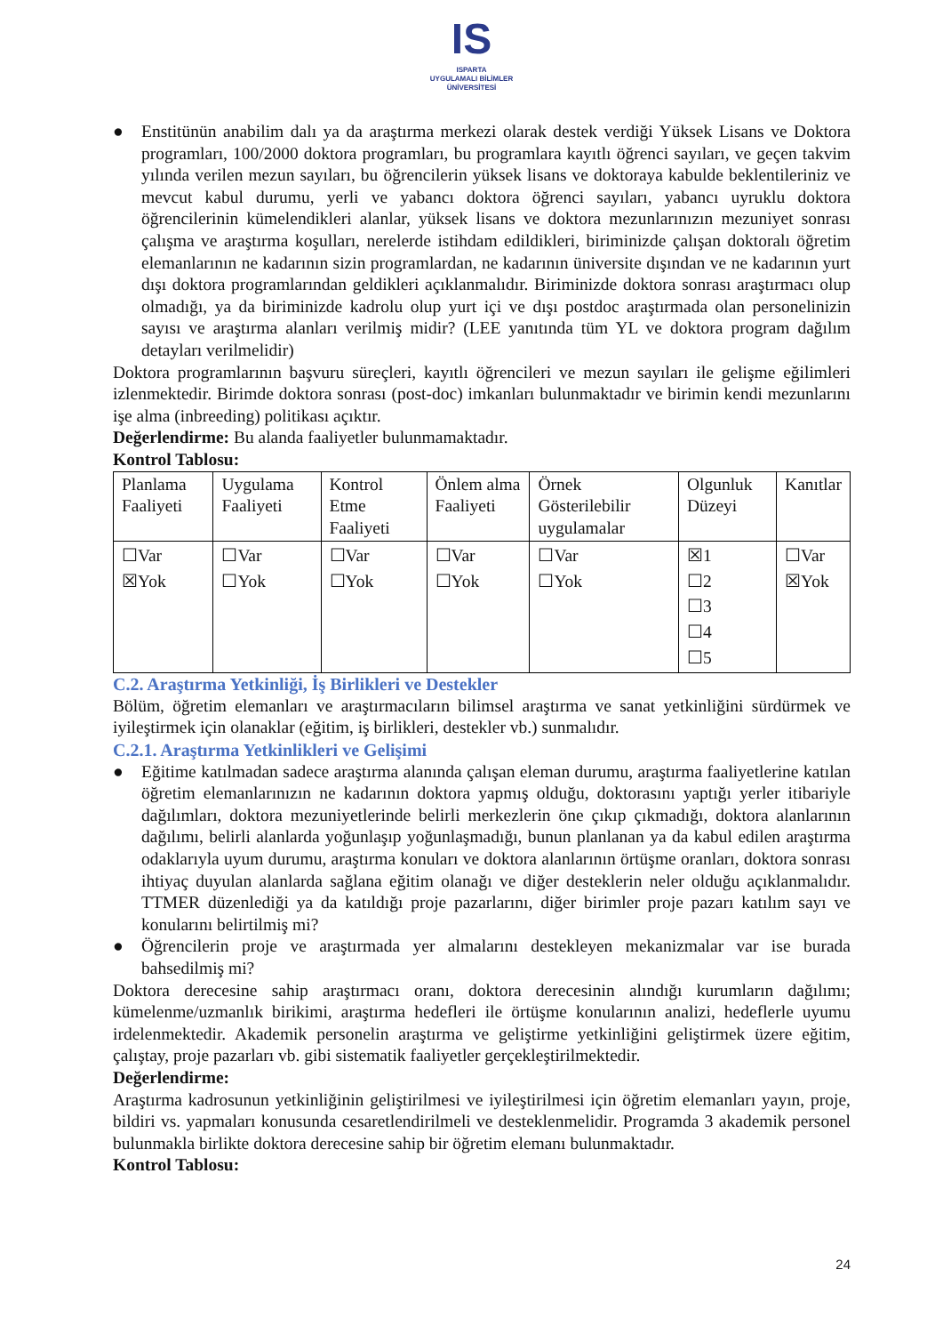IS
ISPARTA
UYGULAMALI BİLİMLER
ÜNİVERSİTESİ
● Enstitünün anabilim dalı ya da araştırma merkezi olarak destek verdiği Yüksek Lisans ve Doktora programları, 100/2000 doktora programları, bu programlara kayıtlı öğrenci sayıları, ve geçen takvim yılında verilen mezun sayıları, bu öğrencilerin yüksek lisans ve doktoraya kabulde beklentileriniz ve mevcut kabul durumu, yerli ve yabancı doktora öğrenci sayıları, yabancı uyruklu doktora öğrencilerinin kümelendikleri alanlar, yüksek lisans ve doktora mezunlarınızın mezuniyet sonrası çalışma ve araştırma koşulları, nerelerde istihdam edildikleri, biriminizde çalışan doktoralı öğretim elemanlarının ne kadarının sizin programlardan, ne kadarının üniversite dışından ve ne kadarının yurt dışı doktora programlarından geldikleri açıklanmalıdır. Biriminizde doktora sonrası araştırmacı olup olmadığı, ya da biriminizde kadrolu olup yurt içi ve dışı postdoc araştırmada olan personelinizin sayısı ve araştırma alanları verilmiş midir? (LEE yanıtında tüm YL ve doktora program dağılım detayları verilmelidir)
Doktora programlarının başvuru süreçleri, kayıtlı öğrencileri ve mezun sayıları ile gelişme eğilimleri izlenmektedir. Birimde doktora sonrası (post-doc) imkanları bulunmaktadır ve birimin kendi mezunlarını işe alma (inbreeding) politikası açıktır.
Değerlendirme: Bu alanda faaliyetler bulunmamaktadır.
Kontrol Tablosu:
| Planlama Faaliyeti | Uygulama Faaliyeti | Kontrol Etme Faaliyeti | Önlem alma Faaliyeti | Örnek Gösterilebilir uygulamalar | Olgunluk Düzeyi | Kanıtlar |
| ☐Var ☒Yok | ☐Var ☐Yok | ☐Var ☐Yok | ☐Var ☐Yok | ☐Var ☐Yok | ☒1 ☐2 ☐3 ☐4 ☐5 | ☐Var ☒Yok |
C.2. Araştırma Yetkinliği, İş Birlikleri ve Destekler
Bölüm, öğretim elemanları ve araştırmacıların bilimsel araştırma ve sanat yetkinliğini sürdürmek ve iyileştirmek için olanaklar (eğitim, iş birlikleri, destekler vb.) sunmalıdır.
C.2.1. Araştırma Yetkinlikleri ve Gelişimi
● Eğitime katılmadan sadece araştırma alanında çalışan eleman durumu, araştırma faaliyetlerine katılan öğretim elemanlarınızın ne kadarının doktora yapmış olduğu, doktorasını yaptığı yerler itibariyle dağılımları, doktora mezuniyetlerinde belirli merkezlerin öne çıkıp çıkmadığı, doktora alanlarının dağılımı, belirli alanlarda yoğunlaşıp yoğunlaşmadığı, bunun planlanan ya da kabul edilen araştırma odaklarıyla uyum durumu, araştırma konuları ve doktora alanlarının örtüşme oranları, doktora sonrası ihtiyaç duyulan alanlarda sağlana eğitim olanağı ve diğer desteklerin neler olduğu açıklanmalıdır. TTMER düzenlediği ya da katıldığı proje pazarlarını, diğer birimler proje pazarı katılım sayı ve konularını belirtilmiş mi?
● Öğrencilerin proje ve araştırmada yer almalarını destekleyen mekanizmalar var ise burada bahsedilmiş mi?
Doktora derecesine sahip araştırmacı oranı, doktora derecesinin alındığı kurumların dağılımı; kümelenme/uzmanlık birikimi, araştırma hedefleri ile örtüşme konularının analizi, hedeflerle uyumu irdelenmektedir. Akademik personelin araştırma ve geliştirme yetkinliğini geliştirmek üzere eğitim, çalıştay, proje pazarları vb. gibi sistematik faaliyetler gerçekleştirilmektedir.
Değerlendirme:
Araştırma kadrosunun yetkinliğinin geliştirilmesi ve iyileştirilmesi için öğretim elemanları yayın, proje, bildiri vs. yapmaları konusunda cesaretlendirilmeli ve desteklenmelidir. Programda 3 akademik personel bulunmakla birlikte doktora derecesine sahip bir öğretim elemanı bulunmaktadır.
Kontrol Tablosu:
24